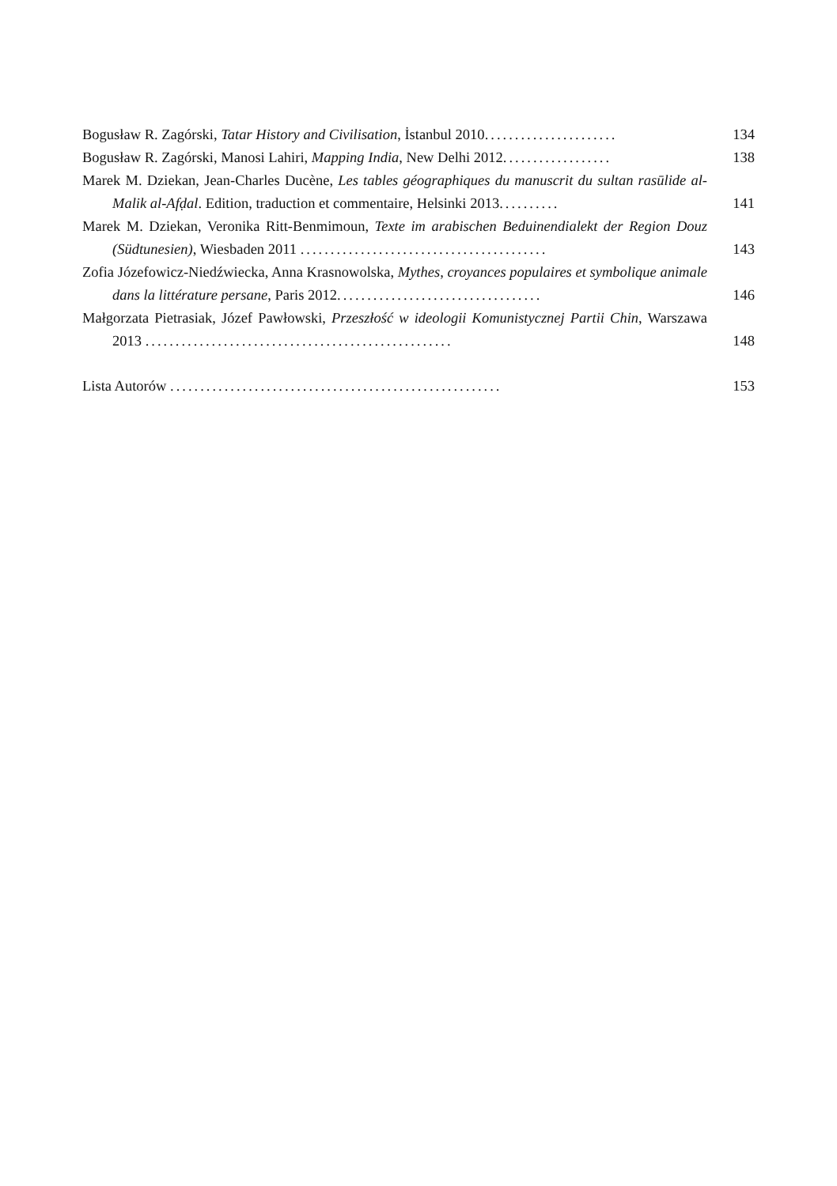Bogusław R. Zagórski, Tatar History and Civilisation, İstanbul 2010......................
134
Bogusław R. Zagórski, Manosi Lahiri, Mapping India, New Delhi 2012..................
138
Marek M. Dziekan, Jean-Charles Ducène, Les tables géographiques du manuscrit du sultan rasūlide al-Malik al-Afḍal. Edition, traduction et commentaire, Helsinki 2013..........
141
Marek M. Dziekan, Veronika Ritt-Benmimoun, Texte im arabischen Beduinendialekt der Region Douz (Südtunesien), Wiesbaden 2011 .........................................
143
Zofia Józefowicz-Niedźwiecka, Anna Krasnowolska, Mythes, croyances populaires et symbolique animale dans la littérature persane, Paris 2012..................................
146
Małgorzata Pietrasiak, Józef Pawłowski, Przeszłość w ideologii Komunistycznej Partii Chin, Warszawa 2013 ...................................................
148
Lista Autorów .......................................................
153